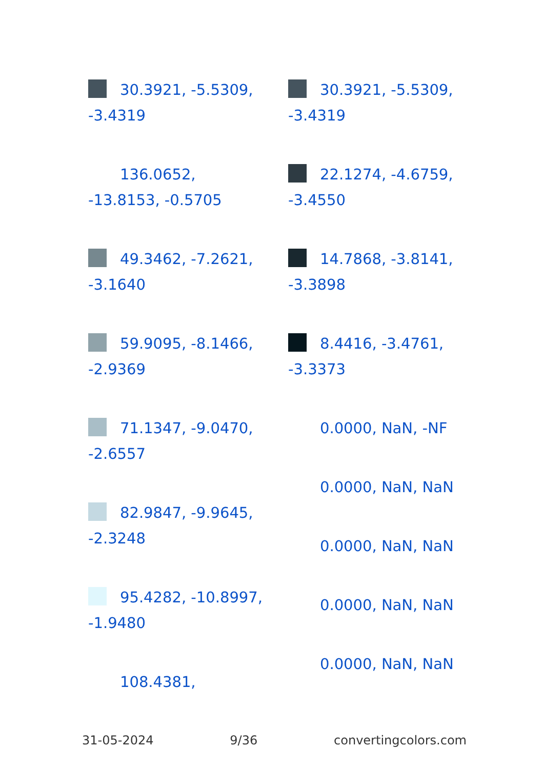30.3921, -5.5309, -3.4319
136.0652, -13.8153, -0.5705
49.3462, -7.2621, -3.1640
59.9095, -8.1466, -2.9369
71.1347, -9.0470, -2.6557
82.9847, -9.9645, -2.3248
95.4282, -10.8997, -1.9480
108.4381,
30.3921, -5.5309, -3.4319
22.1274, -4.6759, -3.4550
14.7868, -3.8141, -3.3898
8.4416, -3.4761, -3.3373
0.0000, NaN, -NF
0.0000, NaN, NaN
0.0000, NaN, NaN
0.0000, NaN, NaN
0.0000, NaN, NaN
31-05-2024 9/36 convertingcolors.com